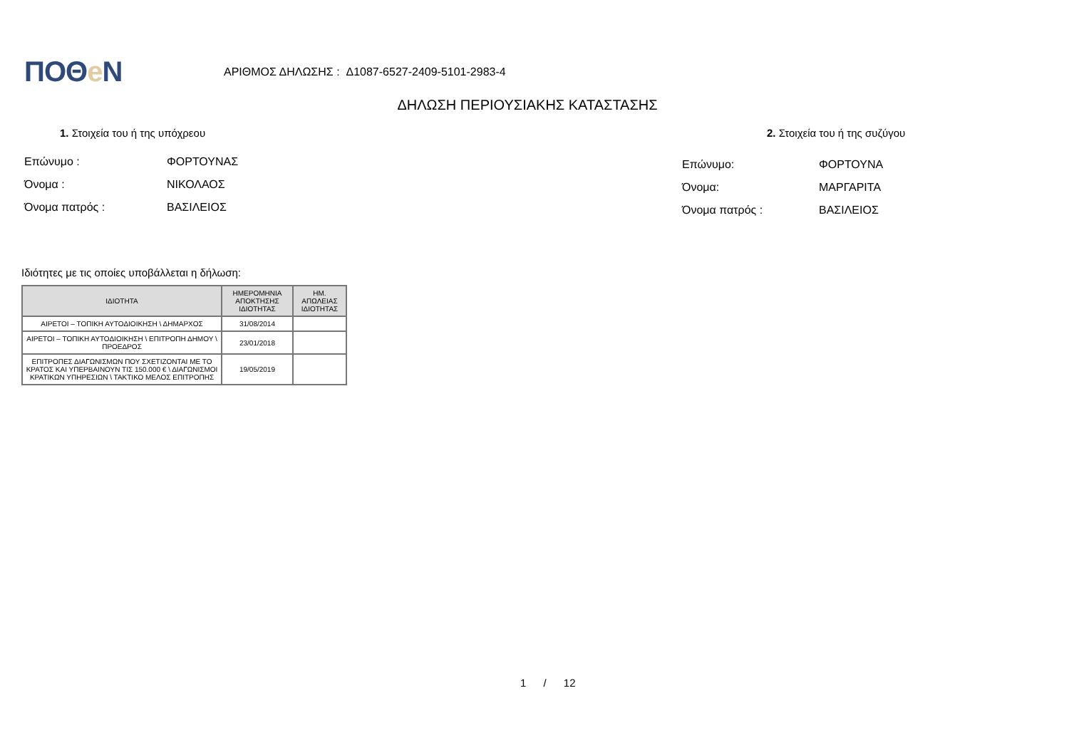ΠΟΘe Ν
ΑΡΙΘΜΟΣ ΔΗΛΩΣΗΣ : Δ1087-6527-2409-5101-2983-4
ΔΗΛΩΣΗ ΠΕΡΙΟΥΣΙΑΚΗΣ ΚΑΤΑΣΤΑΣΗΣ
1. Στοιχεία του ή της υπόχρεου 2. Στοιχεία του ή της συζύγου
Επώνυμο :
Όνομα :
Όνομα πατρός :
ΦΟΡΤΟΥΝΑΣ
ΝΙΚΟΛΑΟΣ
ΒΑΣΙΛΕΙΟΣ
Επώνυμο:
Όνομα:
Όνομα πατρός :
ΦΟΡΤΟΥΝΑ
ΜΑΡΓΑΡΙΤΑ
ΒΑΣΙΛΕΙΟΣ
Ιδιότητες με τις οποίες υποβάλλεται η δήλωση:
| ΙΔΙΟΤΗΤΑ | ΗΜΕΡΟΜΗΝΙΑ ΑΠΟΚΤΗΣΗΣ ΙΔΙΟΤΗΤΑΣ | ΗΜ. ΑΠΩΛΕΙΑΣ ΙΔΙΟΤΗΤΑΣ |
| --- | --- | --- |
| ΑΙΡΕΤΟΙ – ΤΟΠΙΚΗ ΑΥΤΟΔΙΟΙΚΗΣΗ \ ΔΗΜΑΡΧΟΣ | 31/08/2014 | |
| ΑΙΡΕΤΟΙ – ΤΟΠΙΚΗ ΑΥΤΟΔΙΟΙΚΗΣΗ \ ΕΠΙΤΡΟΠΗ ΔΗΜΟΥ \ ΠΡΟΕΔΡΟΣ | 23/01/2018 | |
| ΕΠΙΤΡΟΠΕΣ ΔΙΑΓΩΝΙΣΜΩΝ ΠΟΥ ΣΧΕΤΙΖΟΝΤΑΙ ΜΕ ΤΟ ΚΡΑΤΟΣ ΚΑΙ ΥΠΕΡΒΑΙΝΟΥΝ ΤΙΣ 150.000 € \ ΔΙΑΓΩΝΙΣΜΟΙ ΚΡΑΤΙΚΩΝ ΥΠΗΡΕΣΙΩΝ \ ΤΑΚΤΙΚΟ ΜΕΛΟΣ ΕΠΙΤΡΟΠΗΣ | 19/05/2019 | |
1 / 12